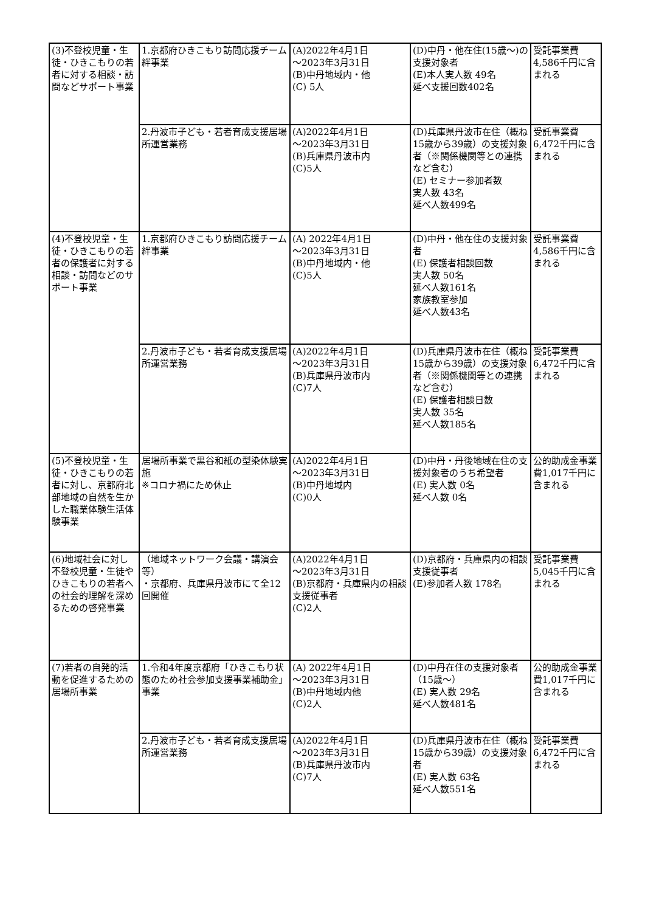| (3)不登校児童・生徒・ひきこもりの若者に対する相談・訪問などサポート事業 | 1.京都府ひきこもり訪問応援チーム絆事業 | (A)2022年4月1日 ～2023年3月31日 (B)中丹地域内・他 (C) 5人 | (D)中丹・他在住(15歳～)の支援対象者 (E)本人実人数 49名 延べ支援回数402名 | 受託事業費4,586千円に含まれる |
| | 2.丹波市子ども・若者育成支援居場所運営業務 | (A)2022年4月1日 ～2023年3月31日 (B)兵庫県丹波市内 (C)5人 | (D)兵庫県丹波市在住（概ね15歳から39歳）の支援対象者（※関係機関等との連携など含む） (E) セミナー参加者数 実人数 43名 延べ人数499名 | 受託事業費6,472千円に含まれる |
| (4)不登校児童・生徒・ひきこもりの若者の保護者に対する相談・訪問などのサポート事業 | 1.京都府ひきこもり訪問応援チーム絆事業 | (A) 2022年4月1日 ～2023年3月31日 (B)中丹地域内・他 (C)5人 | (D)中丹・他在住の支援対象者 (E) 保護者相談回数 実人数 50名 延べ人数161名 家族教室参加 延べ人数43名 | 受託事業費4,586千円に含まれる |
| | 2.丹波市子ども・若者育成支援居場所運営業務 | (A)2022年4月1日 ～2023年3月31日 (B)兵庫県丹波市内 (C)7人 | (D)兵庫県丹波市在住（概ね15歳から39歳）の支援対象者（※関係機関等との連携など含む） (E) 保護者相談日数 実人数 35名 延べ人数185名 | 受託事業費6,472千円に含まれる |
| (5)不登校児童・生徒・ひきこもりの若者に対し、京都府北部地域の自然を生かした職業体験生活体験事業 | 居場所事業で黒谷和紙の型染体験実施 ※コロナ禍にため休止 | (A)2022年4月1日 ～2023年3月31日 (B)中丹地域内 (C)0人 | (D)中丹・丹後地域在住の支援対象者のうち希望者 (E) 実人数 0名 延べ人数 0名 | 公的助成金事業費1,017千円に含まれる |
| (6)地域社会に対し不登校児童・生徒やひきこもりの若者への社会的理解を深めるための啓発事業 | （地域ネットワーク会議・講演会等） ・京都府、兵庫県丹波市にて全12回開催 | (A)2022年4月1日 ～2023年3月31日 (B)京都府・兵庫県内の相談支援従事者 (C)2人 | (D)京都府・兵庫県内の相談支援従事者 (E)参加者人数 178名 | 受託事業費5,045千円に含まれる |
| (7)若者の自発的活動を促進するための居場所事業 | 1.令和4年度京都府「ひきこもり状態のため社会参加支援事業補助金」事業 | (A) 2022年4月1日 ～2023年3月31日 (B)中丹地域内他 (C)2人 | (D)中丹在住の支援対象者（15歳～） (E) 実人数 29名 延べ人数481名 | 公的助成金事業費1,017千円に含まれる |
| | 2.丹波市子ども・若者育成支援居場所運営業務 | (A)2022年4月1日 ～2023年3月31日 (B)兵庫県丹波市内 (C)7人 | (D)兵庫県丹波市在住（概ね15歳から39歳）の支援対象者 (E) 実人数 63名 延べ人数551名 | 受託事業費6,472千円に含まれる |